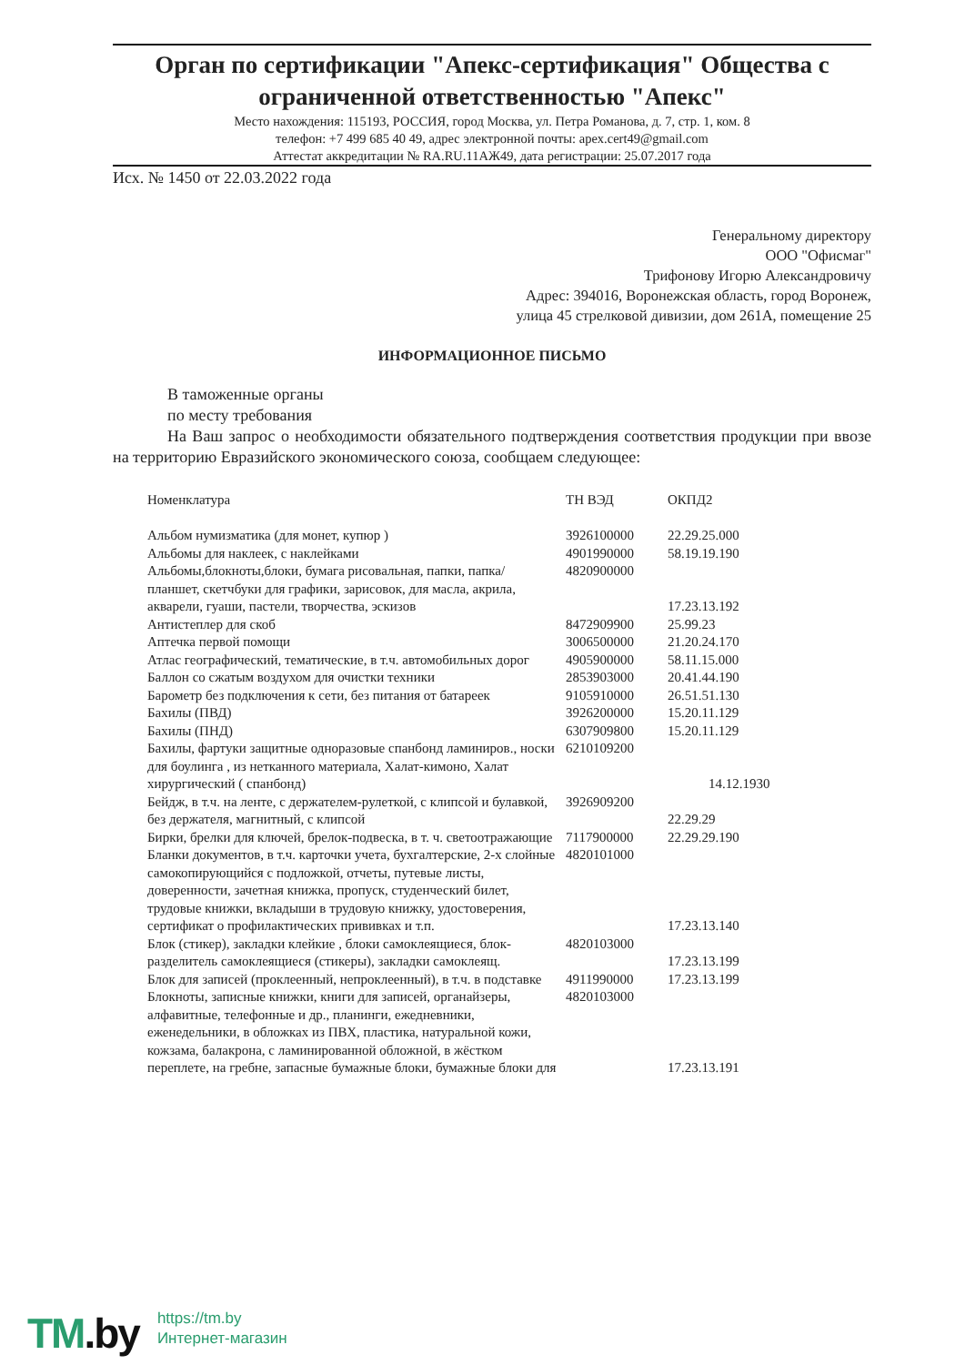Орган по сертификации "Апекс-сертификация" Общества с ограниченной ответственностью "Апекс"
Место нахождения: 115193, РОССИЯ, город Москва, ул. Петра Романова, д. 7, стр. 1, ком. 8
телефон: +7 499 685 40 49, адрес электронной почты: apex.cert49@gmail.com
Аттестат аккредитации № RA.RU.11АЖ49, дата регистрации: 25.07.2017 года
Исх. № 1450 от 22.03.2022 года
Генеральному директору
ООО "Офисмаг"
Трифонову Игорю Александровичу
Адрес: 394016, Воронежская область, город Воронеж,
улица 45 стрелковой дивизии, дом 261А, помещение 25
ИНФОРМАЦИОННОЕ ПИСЬМО
В таможенные органы
по месту требования
На Ваш запрос о необходимости обязательного подтверждения соответствия продукции при ввозе на территорию Евразийского экономического союза, сообщаем следующее:
| Номенклатура | ТН ВЭД | ОКПД2 |
| --- | --- | --- |
| Альбом нумизматика (для монет, купюр ) | 3926100000 | 22.29.25.000 |
| Альбомы для наклеек, с наклейками | 4901990000 | 58.19.19.190 |
| Альбомы,блокноты,блоки, бумага рисовальная, папки, папка/планшет, скетчбуки для графики, зарисовок, для масла, акрила, акварели, гуаши, пастели, творчества, эскизов | 4820900000 | 17.23.13.192 |
| Антистеплер для скоб | 8472909900 | 25.99.23 |
| Аптечка первой помощи | 3006500000 | 21.20.24.170 |
| Атлас географический, тематические, в т.ч. автомобильных дорог | 4905900000 | 58.11.15.000 |
| Баллон со сжатым воздухом для очистки техники | 2853903000 | 20.41.44.190 |
| Барометр без подключения к сети, без питания от батареек | 9105910000 | 26.51.51.130 |
| Бахилы (ПВД) | 3926200000 | 15.20.11.129 |
| Бахилы (ПНД) | 6307909800 | 15.20.11.129 |
| Бахилы, фартуки защитные одноразовые спанбонд ламиниров., носки для боулинга , из нетканного материала, Халат-кимоно, Халат хирургический ( спанбонд) | 6210109200 | 14.12.1930 |
| Бейдж, в т.ч. на ленте, с держателем-рулеткой, с клипсой и булавкой, без держателя, магнитный, с клипсой | 3926909200 | 22.29.29 |
| Бирки, брелки для ключей, брелок-подвеска, в т. ч. светоотражающие | 7117900000 | 22.29.29.190 |
| Бланки документов, в т.ч. карточки учета, бухгалтерские, 2-х слойные самокопирующийся с подложкой, отчеты, путевые листы, доверенности, зачетная книжка, пропуск, студенческий билет, трудовые книжки, вкладыши в трудовую книжку, удостоверения, сертификат о профилактических прививках и т.п. | 4820101000 | 17.23.13.140 |
| Блок (стикер), закладки клейкие , блоки самоклеящиеся, блок-разделитель самоклеящиеся (стикеры), закладки самоклеящ. | 4820103000 | 17.23.13.199 |
| Блок для записей (проклеенный, непроклеенный), в т.ч. в подставке | 4911990000 | 17.23.13.199 |
| Блокноты, записные книжки, книги для записей, органайзеры, алфавитные, телефонные и др., планинги, ежедневники, еженедельники, в обложках из ПВХ, пластика, натуральной кожи, кожзама, балакрона, с ламинированной обложной, в жёстком переплете, на гребне, запасные бумажные блоки, бумажные блоки для | 4820103000 | 17.23.13.191 |
TM.by
https://tm.by
Интернет-магазин